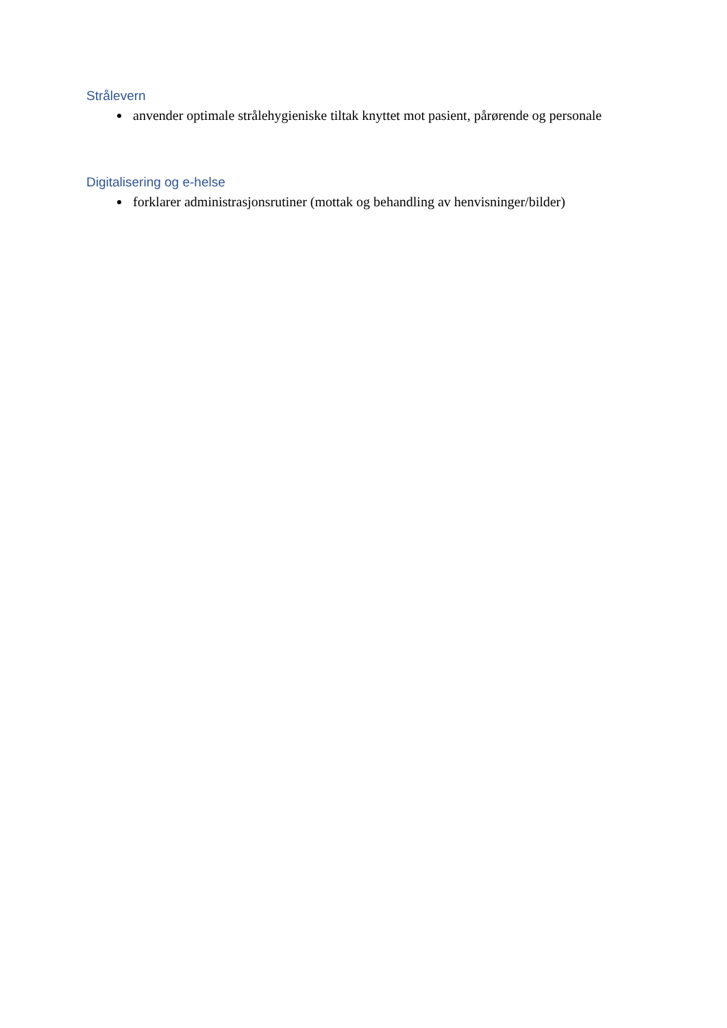Strålevern
anvender optimale strålehygieniske tiltak knyttet mot pasient, pårørende og personale
Digitalisering og e-helse
forklarer administrasjonsrutiner (mottak og behandling av henvisninger/bilder)